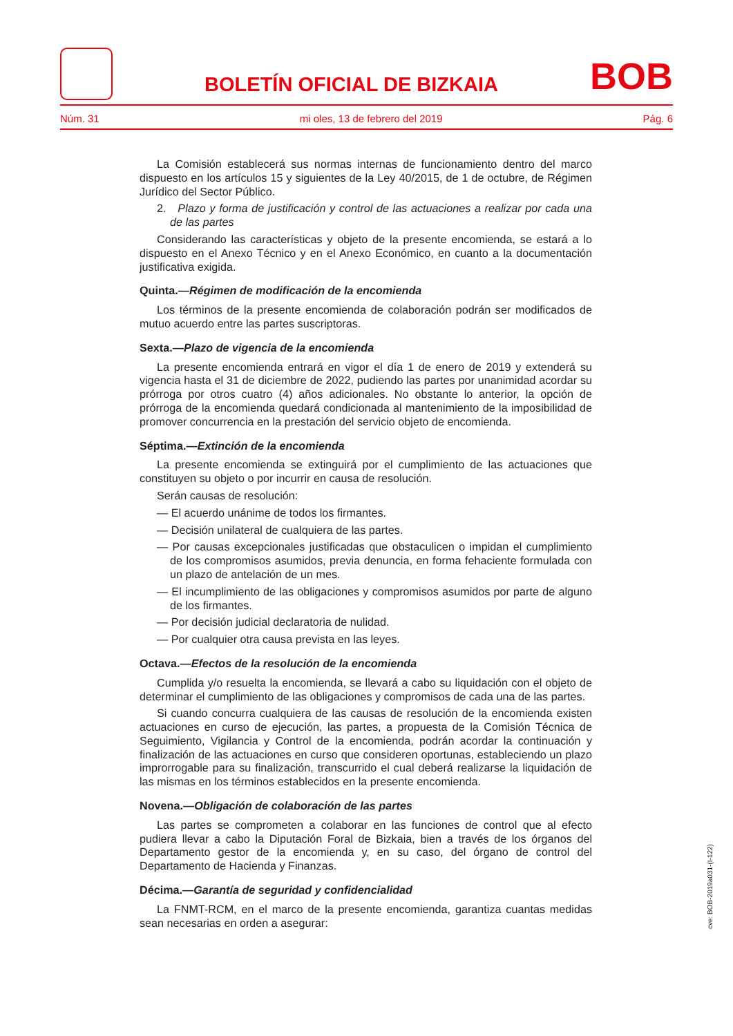BOLETÍN OFICIAL DE BIZKAIA
BOB
Núm. 31 mi oles, 13 de febrero del 2019 Pág. 6
La Comisión establecerá sus normas internas de funcionamiento dentro del marco dispuesto en los artículos 15 y siguientes de la Ley 40/2015, de 1 de octubre, de Régimen Jurídico del Sector Público.
2. Plazo y forma de justificación y control de las actuaciones a realizar por cada una de las partes
Considerando las características y objeto de la presente encomienda, se estará a lo dispuesto en el Anexo Técnico y en el Anexo Económico, en cuanto a la documentación justificativa exigida.
Quinta.—Régimen de modificación de la encomienda
Los términos de la presente encomienda de colaboración podrán ser modificados de mutuo acuerdo entre las partes suscriptoras.
Sexta.—Plazo de vigencia de la encomienda
La presente encomienda entrará en vigor el día 1 de enero de 2019 y extenderá su vigencia hasta el 31 de diciembre de 2022, pudiendo las partes por unanimidad acordar su prórroga por otros cuatro (4) años adicionales. No obstante lo anterior, la opción de prórroga de la encomienda quedará condicionada al mantenimiento de la imposibilidad de promover concurrencia en la prestación del servicio objeto de encomienda.
Séptima.—Extinción de la encomienda
La presente encomienda se extinguirá por el cumplimiento de las actuaciones que constituyen su objeto o por incurrir en causa de resolución.
Serán causas de resolución:
— El acuerdo unánime de todos los firmantes.
— Decisión unilateral de cualquiera de las partes.
— Por causas excepcionales justificadas que obstaculicen o impidan el cumplimiento de los compromisos asumidos, previa denuncia, en forma fehaciente formulada con un plazo de antelación de un mes.
— El incumplimiento de las obligaciones y compromisos asumidos por parte de alguno de los firmantes.
— Por decisión judicial declaratoria de nulidad.
— Por cualquier otra causa prevista en las leyes.
Octava.—Efectos de la resolución de la encomienda
Cumplida y/o resuelta la encomienda, se llevará a cabo su liquidación con el objeto de determinar el cumplimiento de las obligaciones y compromisos de cada una de las partes.
Si cuando concurra cualquiera de las causas de resolución de la encomienda existen actuaciones en curso de ejecución, las partes, a propuesta de la Comisión Técnica de Seguimiento, Vigilancia y Control de la encomienda, podrán acordar la continuación y finalización de las actuaciones en curso que consideren oportunas, estableciendo un plazo improrrogable para su finalización, transcurrido el cual deberá realizarse la liquidación de las mismas en los términos establecidos en la presente encomienda.
Novena.—Obligación de colaboración de las partes
Las partes se comprometen a colaborar en las funciones de control que al efecto pudiera llevar a cabo la Diputación Foral de Bizkaia, bien a través de los órganos del Departamento gestor de la encomienda y, en su caso, del órgano de control del Departamento de Hacienda y Finanzas.
Décima.—Garantía de seguridad y confidencialidad
La FNMT-RCM, en el marco de la presente encomienda, garantiza cuantas medidas sean necesarias en orden a asegurar:
cve: BOB-2019a031-(I-122)